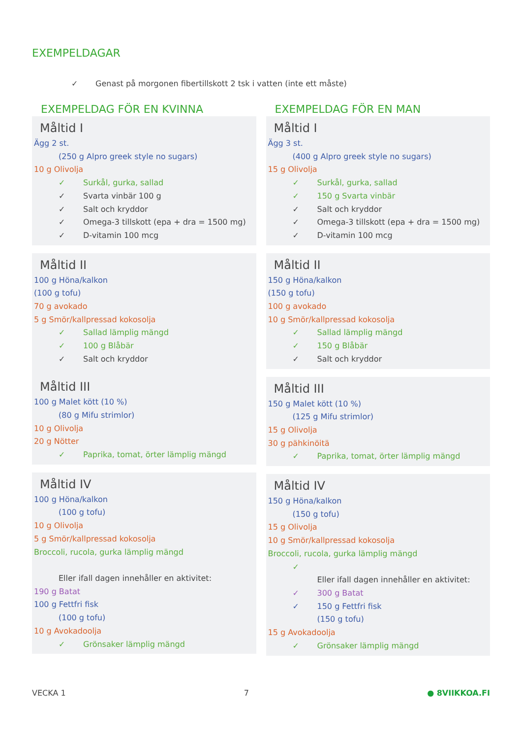EXEMPELDAGAR
✓ Genast på morgonen fibertillskott 2 tsk i vatten (inte ett måste)
EXEMPELDAG FÖR EN KVINNA
Måltid I
Ägg 2 st.
(250 g Alpro greek style no sugars)
10 g Olivolja
✓ Surkål, gurka, sallad
✓ Svarta vinbär 100 g
✓ Salt och kryddor
✓ Omega-3 tillskott (epa + dra = 1500 mg)
✓ D-vitamin 100 mcg
Måltid II
100 g Höna/kalkon
(100 g tofu)
70 g avokado
5 g Smör/kallpressad kokosolja
✓ Sallad lämplig mängd
✓ 100 g Blåbär
✓ Salt och kryddor
Måltid III
100 g Malet kött (10 %)
(80 g Mifu strimlor)
10 g Olivolja
20 g Nötter
✓ Paprika, tomat, örter lämplig mängd
Måltid IV
100 g Höna/kalkon
(100 g tofu)
10 g Olivolja
5 g Smör/kallpressad kokosolja
Broccoli, rucola, gurka lämplig mängd
Eller ifall dagen innehåller en aktivitet:
190 g Batat
100 g Fettfri fisk
(100 g tofu)
10 g Avokadoolja
✓ Grönsaker lämplig mängd
EXEMPELDAG FÖR EN MAN
Måltid I
Ägg 3 st.
(400 g Alpro greek style no sugars)
15 g Olivolja
✓ Surkål, gurka, sallad
✓ 150 g Svarta vinbär
✓ Salt och kryddor
✓ Omega-3 tillskott (epa + dra = 1500 mg)
✓ D-vitamin 100 mcg
Måltid II
150 g Höna/kalkon
(150 g tofu)
100 g avokado
10 g Smör/kallpressad kokosolja
✓ Sallad lämplig mängd
✓ 150 g Blåbär
✓ Salt och kryddor
Måltid III
150 g Malet kött (10 %)
(125 g Mifu strimlor)
15 g Olivolja
30 g pähkinöitä
✓ Paprika, tomat, örter lämplig mängd
Måltid IV
150 g Höna/kalkon
(150 g tofu)
15 g Olivolja
10 g Smör/kallpressad kokosolja
Broccoli, rucola, gurka lämplig mängd
✓
Eller ifall dagen innehåller en aktivitet:
✓ 300 g Batat
✓ 150 g Fettfri fisk
(150 g tofu)
15 g Avokadoolja
✓ Grönsaker lämplig mängd
VECKA 1 7 ● 8VIIKKOA.FI